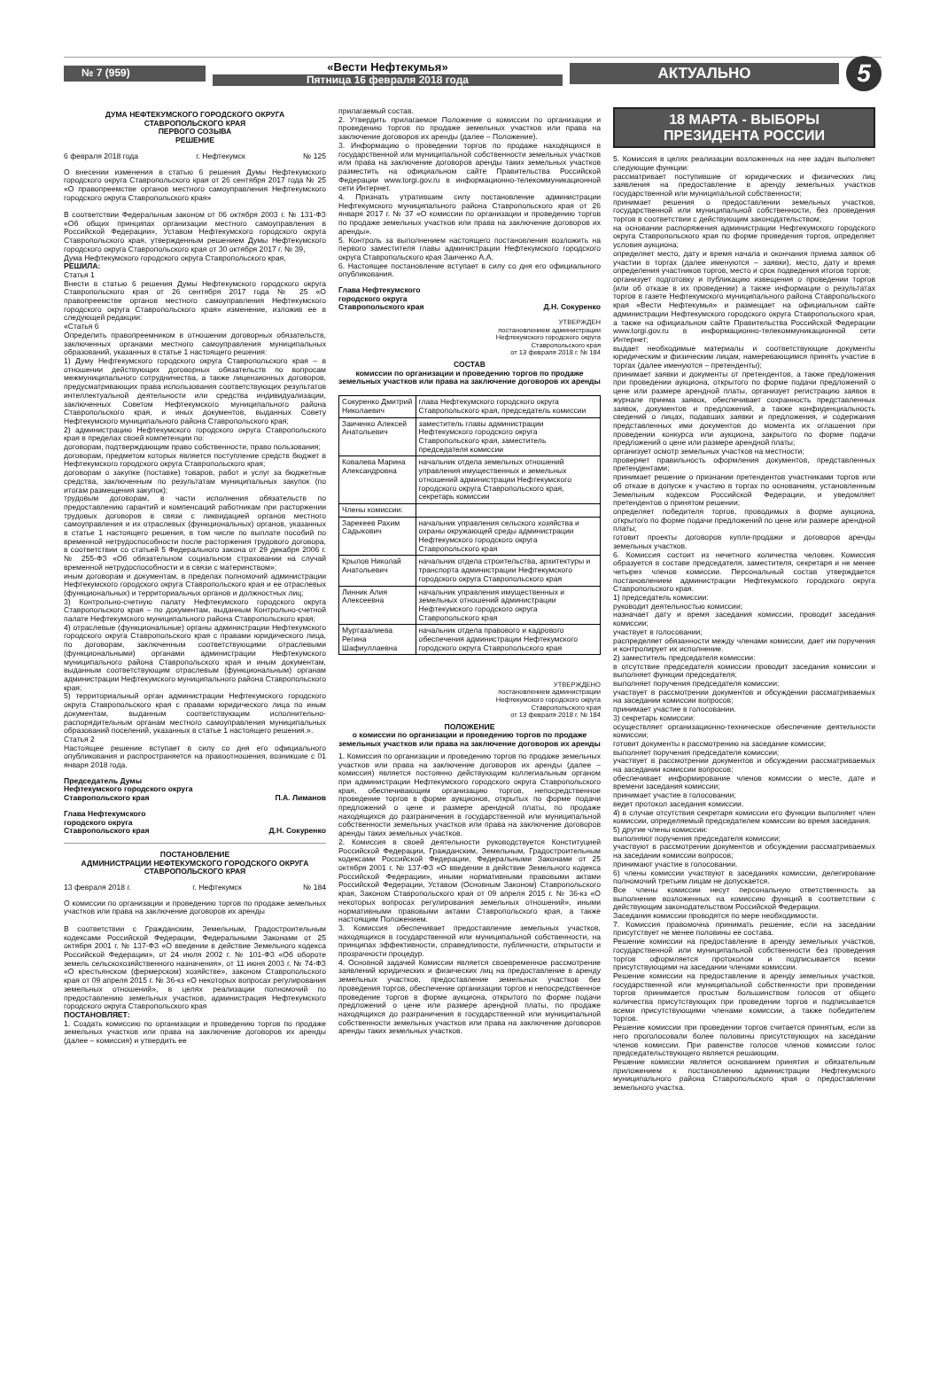№ 7 (959)
«Вести Нефтекумья»
Пятница 16 февраля 2018 года
АКТУАЛЬНО
5
ДУМА НЕФТЕКУМСКОГО ГОРОДСКОГО ОКРУГА
СТАВРОПОЛЬСКОГО КРАЯ
ПЕРВОГО СОЗЫВА
РЕШЕНИЕ
6 февраля 2018 года г. Нефтекумск № 125
О внесении изменения в статью 6 решения Думы Нефтекумского городского округа Ставропольского края от 26 сентября 2017 года № 25 «О правопреемстве органов местного самоуправления Нефтекумского городского округа Ставропольского края»
В соответствии Федеральным законом от 06 октября 2003 г. № 131-ФЗ «Об общих принципах организации местного самоуправления в Российской Федерации», Уставом Нефтекумского городского округа Ставропольского края, утвержденным решением Думы Нефтекумского городского округа Ставропольского края от 30 октября 2017 г. № 39,
Дума Нефтекумского городского округа Ставропольского края,
РЕШИЛА:
Статья 1
Внести в статью 6 решения Думы Нефтекумского городского округа Ставропольского края от 26 сентября 2017 года № 25 «О правопреемстве органов местного самоуправления Нефтекумского городского округа Ставропольского края» изменение, изложив ее в следующей редакции:
«Статья 6
Определить правопреемником в отношении договорных обязательств, заключенных органами местного самоуправления муниципальных образований, указанных в статье 1 настоящего решения:
1) Думу Нефтекумского городского округа Ставропольского края – в отношении действующих договорных обязательств по вопросам межмуниципального сотрудничества, а также лицензионных договоров, предусматривающих права использования соответствующих результатов интеллектуальной деятельности или средства индивидуализации, заключенных Советом Нефтекумского муниципального района Ставропольского края, и иных документов, выданных Совету Нефтекумского муниципального района Ставропольского края;
2) администрацию Нефтекумского городского округа Ставропольского края в пределах своей компетенции по:
договорам, подтверждающим право собственности, право пользования;
договорам, предметом которых является поступление средств бюджет в Нефтекумского городского округа Ставропольского края;
договорам о закупке (поставке) товаров, работ и услуг за бюджетные средства, заключенным по результатам муниципальных закупок (по итогам размещения закупок);
трудовым договорам, в части исполнения обязательств по предоставлению гарантий и компенсаций работникам при расторжении трудовых договоров в связи с ликвидацией органов местного самоуправления и их отраслевых (функциональных) органов, указанных в статье 1 настоящего решения, в том числе по выплате пособий по временной нетрудоспособности после расторжения трудового договора, в соответствии со статьей 5 Федерального закона от 29 декабря 2006 г. № 255-ФЗ «Об обязательном социальном страховании на случай временной нетрудоспособности и в связи с материнством»;
иным договорам и документам, в пределах полномочий администрации Нефтекумского городского округа Ставропольского края и ее отраслевых (функциональных) и территориальных органов и должностных лиц;
3) Контрольно-счетную палату Нефтекумского городского округа Ставропольского края – по документам, выданным Контрольно-счетной палате Нефтекумского муниципального района Ставропольского края;
4) отраслевые (функциональные) органы администрации Нефтекумского городского округа Ставропольского края с правами юридического лица, по договорам, заключенным соответствующими отраслевыми (функциональными) органами администрации Нефтекумского муниципального района Ставропольского края и иным документам, выданным соответствующим отраслевым (функциональным) органам администрации Нефтекумского муниципального района Ставропольского края;
5) территориальный орган администрации Нефтекумского городского округа Ставропольского края с правами юридического лица по иным документам, выданным соответствующим исполнительно-распорядительным органам местного самоуправления муниципальных образований поселений, указанных в статье 1 настоящего решения.».
Статья 2
Настоящее решение вступает в силу со дня его официального опубликования и распространяется на правоотношения, возникшие с 01 января 2018 года.
Председатель Думы
Нефтекумского городского округа
Ставропольского края П.А. Лиманов
Глава Нефтекумского
городского округа
Ставропольского края Д.Н. Сокуренко
ПОСТАНОВЛЕНИЕ
АДМИНИСТРАЦИИ НЕФТЕКУМСКОГО ГОРОДСКОГО ОКРУГА
СТАВРОПОЛЬСКОГО КРАЯ
13 февраля 2018 г. г. Нефтекумск № 184
О комиссии по организации и проведению торгов по продаже земельных участков или права на заключение договоров их аренды
В соответствии с Гражданским, Земельным, Градостроительным кодексами Российской Федерации, Федеральными Законами от 25 октября 2001 г. № 137-ФЗ «О введении в действие Земельного кодекса Российской Федерации», от 24 июля 2002 г. № 101-ФЗ «Об обороте земель сельскохозяйственного назначения», от 11 июня 2003 г. № 74-ФЗ «О крестьянском (фермерском) хозяйстве», законом Ставропольского края от 09 апреля 2015 г. № 36-кз «О некоторых вопросах регулирования земельных отношений», в целях реализации полномочий по предоставлению земельных участков, администрация Нефтекумского городского округа Ставропольского края
ПОСТАНОВЛЯЕТ:
1. Создать комиссию по организации и проведению торгов по продаже земельных участков или права на заключение договоров их аренды (далее – комиссия) и утвердить ее
прилагаемый состав.
2. Утвердить прилагаемое Положение о комиссии по организации и проведению торгов по продаже земельных участков или права на заключение договоров их аренды (далее – Положение).
3. Информацию о проведении торгов по продаже находящихся в государственной или муниципальной собственности земельных участков или права на заключение договоров аренды таких земельных участков разместить на официальном сайте Правительства Российской Федерации www.torgi.gov.ru в информационно-телекоммуникационной сети Интернет.
4. Признать утратившим силу постановление администрации Нефтекумского муниципального района Ставропольского края от 26 января 2017 г. № 37 «О комиссии по организации и проведению торгов по продаже земельных участков или права на заключение договоров их аренды».
5. Контроль за выполнением настоящего постановления возложить на первого заместителя главы администрации Нефтекумского городского округа Ставропольского края Заиченко А.А.
6. Настоящее постановление вступает в силу со дня его официального опубликования.
Глава Нефтекумского
городского округа
Ставропольского края Д.Н. Сокуренко
УТВЕРЖДЕН
постановлением администрации
Нефтекумского городского округа
Ставропольского края
от 13 февраля 2018 г. № 184
СОСТАВ
комиссии по организации и проведению торгов по продаже
земельных участков или права на заключение договоров их аренды
| Сокуренко Дмитрий Николаевич | глава Нефтекумского городского округа Ставропольского края, председатель комиссии |
| Заиченко Алексей Анатольевич | заместитель главы администрации Нефтекумского городского округа Ставропольского края, заместитель председателя комиссии |
| Ковалева Марина Александровна | начальник отдела земельных отношений управления имущественных и земельных отношений администрации Нефтекумского городского округа Ставропольского края, секретарь комиссии |
| Члены комиссии: | |
| Зарекеев Рахим Садыкович | начальник управления сельского хозяйства и охраны окружающей среды администрации Нефтекумского городского округа Ставропольского края |
| Крылов Николай Анатольевич | начальник отдела строительства, архитектуры и транспорта администрации Нефтекумского городского округа Ставропольского края |
| Линник Алия Алексеевна | начальник управления имущественных и земельных отношений администрации Нефтекумского городского округа Ставропольского края |
| Муртазалиева Регина Шафиуллаевна | начальник отдела правового и кадрового обеспечения администрации Нефтекумского городского округа Ставропольского края |
УТВЕРЖДЕНО
постановлением администрации
Нефтекумского городского округа
Ставропольского края
от 13 февраля 2018 г. № 184
ПОЛОЖЕНИЕ
о комиссии по организации и проведению торгов по продаже
земельных участков или права на заключение договоров их аренды
1. Комиссия по организации и проведению торгов по продаже земельных участков или права на заключение договоров их аренды (далее – комиссия) является постоянно действующим коллегиальным органом при администрации Нефтекумского городского округа Ставропольского края, обеспечивающим организацию торгов, непосредственное проведение торгов в форме аукционов, открытых по форме подачи предложений о цене и размере арендной платы, по продаже находящихся до разграничения в государственной или муниципальной собственности земельных участков или права на заключение договоров аренды таких земельных участков.
2. Комиссия в своей деятельности руководствуется Конституцией Российской Федерации, Гражданским, Земельным, Градостроительным кодексами Российской Федерации, Федеральными Законами от 25 октября 2001 г. № 137-ФЗ «О введении в действие Земельного кодекса Российской Федерации», иными нормативными правовыми актами Российской Федерации, Уставом (Основным Законом) Ставропольского края, Законом Ставропольского края от 09 апреля 2015 г. № 36-кз «О некоторых вопросах регулирования земельных отношений», иными нормативными правовыми актами Ставропольского края, а также настоящим Положением.
3. Комиссия обеспечивает предоставление земельных участков, находящихся в государственной или муниципальной собственности, на принципах эффективности, справедливости, публичности, открытости и прозрачности процедур.
4. Основной задачей Комиссии является своевременное рассмотрение заявлений юридических и физических лиц на предоставление в аренду земельных участков, предоставление земельных участков без проведения торгов, обеспечение организации торгов и непосредственное проведение торгов в форме аукциона, открытого по форме подачи предложений о цене или размере арендной платы, по продаже находящихся до разграничения в государственной или муниципальной собственности земельных участков или права на заключение договоров аренды таких земельных участков.
18 МАРТА - ВЫБОРЫ
ПРЕЗИДЕНТА РОССИИ
5. Комиссия в целях реализации возложенных на нее задач выполняет следующие функции:
рассматривает поступившие от юридических и физических лиц заявления на предоставление в аренду земельных участков государственной или муниципальной собственности;
принимает решения о предоставлении земельных участков, государственной или муниципальной собственности, без проведения торгов в соответствии с действующим законодательством;
на основании распоряжения администрации Нефтекумского городского округа Ставропольского края по форме проведения торгов, определяет условия аукциона;
определяет место, дату и время начала и окончания приема заявок об участии в торгах (далее именуются – заявки), место, дату и время определения участников торгов, место и срок подведения итогов торгов;
организует подготовку и публикацию извещения о проведении торгов (или об отказе в их проведении) а также информации о результатах торгов в газете Нефтекумского муниципального района Ставропольского края «Вести Нефтекумья» и размещает на официальном сайте администрации Нефтекумского городского округа Ставропольского края, а также на официальном сайте Правительства Российской Федерации www.torgi.gov.ru в информационно-телекоммуникационной сети Интернет;
выдает необходимые материалы и соответствующие документы юридическим и физическим лицам, намеревающимся принять участие в торгах (далее именуются – претенденты);
принимает заявки и документы от претендентов, а также предложения при проведении аукциона, открытого по форме подачи предложений о цене или размере арендной платы, организует регистрацию заявок в журнале приема заявок, обеспечивает сохранность представленных заявок, документов и предложений, а также конфиденциальность сведений о лицах, подавших заявки и предложения, и содержания представленных ими документов до момента их оглашения при проведении конкурса или аукциона, закрытого по форме подачи предложений о цене или размере арендной платы;
организует осмотр земельных участков на местности;
проверяет правильность оформления документов, представленных претендентами;
принимает решение о признании претендентов участниками торгов или об отказе в допуске к участию в торгах по основаниям, установленным Земельным кодексом Российской Федерации, и уведомляет претендентов о принятом решении;
определяет победителя торгов, проводимых в форме аукциона, открытого по форме подачи предложений по цене или размере арендной платы;
готовит проекты договоров купли-продажи и договоров аренды земельных участков.
6. Комиссия состоит из нечетного количества человек. Комиссия образуется в составе председателя, заместителя, секретаря и не менее четырех членов комиссии. Персональный состав утверждается постановлением администрации Нефтекумского городского округа Ставропольского края.
1) председатель комиссии:
руководит деятельностью комиссии;
назначает дату и время заседания комиссии, проводит заседания комиссии;
участвует в голосовании;
распределяет обязанности между членами комиссии, дает им поручения и контролирует их исполнение.
2) заместитель председателя комиссии:
в отсутствие председателя комиссии проводит заседания комиссии и выполняет функции председателя;
выполняет поручения председателя комиссии;
участвует в рассмотрении документов и обсуждении рассматриваемых на заседании комиссии вопросов;
принимает участие в голосовании.
3) секретарь комиссии:
осуществляет организационно-техническое обеспечение деятельности комиссии;
готовит документы к рассмотрению на заседание комиссии;
выполняет поручения председателя комиссии;
участвует в рассмотрении документов и обсуждении рассматриваемых на заседании комиссии вопросов;
обеспечивает информирование членов комиссии о месте, дате и времени заседания комиссии;
принимает участие в голосовании;
ведет протокол заседания комиссии.
4) в случае отсутствия секретаря комиссии его функции выполняет член комиссии, определяемый председателем комиссии во время заседания.
5) другие члены комиссии:
выполняют поручения председателя комиссии;
участвуют в рассмотрении документов и обсуждении рассматриваемых на заседании комиссии вопросов;
принимают участие в голосовании.
6) члены комиссии участвуют в заседаниях комиссии, делегирование полномочий третьим лицам не допускается.
Все члены комиссии несут персональную ответственность за выполнение возложенных на комиссию функций в соответствии с действующим законодательством Российской Федерации.
Заседания комиссии проводятся по мере необходимости.
7. Комиссия правомочна принимать решение, если на заседании присутствует не менее половины ее состава.
Решение комиссии на предоставление в аренду земельных участков, государственной или муниципальной собственности без проведения торгов оформляется протоколом и подписывается всеми присутствующими на заседании членами комиссии.
Решение комиссии на предоставление в аренду земельных участков, государственной или муниципальной собственности при проведении торгов принимается простым большинством голосов от общего количества присутствующих при проведении торгов и подписывается всеми присутствующими членами комиссии, а также победителем торгов.
Решение комиссии при проведении торгов считается принятым, если за него проголосовали более половины присутствующих на заседании членов комиссии. При равенстве голосов членов комиссии голос председательствующего является решающим.
Решение комиссии является основанием принятия и обязательным приложением к постановлению администрации Нефтекумского муниципального района Ставропольского края о предоставлении земельного участка.